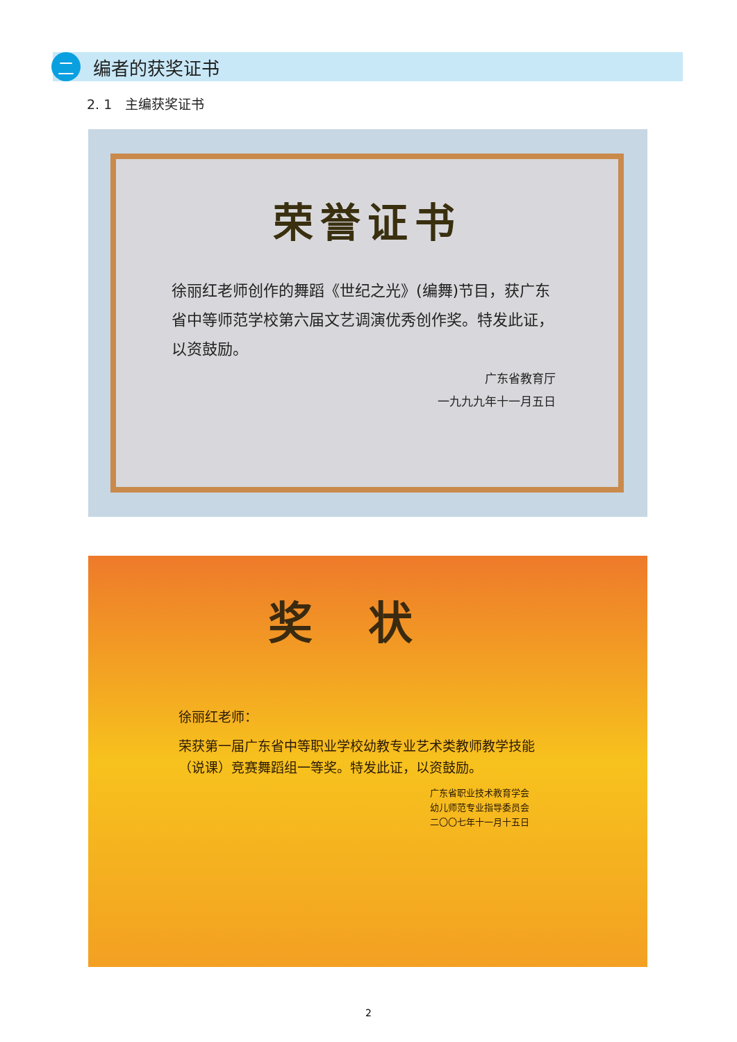二
编者的获奖证书
2. 1　主编获奖证书
荣誉证书
徐丽红老师创作的舞蹈《世纪之光》(编舞)节目，获广东省中等师范学校第六届文艺调演优秀创作奖。特发此证，以资鼓励。
广东省教育厅
一九九九年十一月五日
奖状
徐丽红老师：
荣获第一届广东省中等职业学校幼教专业艺术类教师教学技能（说课）竞赛舞蹈组一等奖。特发此证，以资鼓励。
广东省职业技术教育学会
幼儿师范专业指导委员会
二〇〇七年十一月十五日
2